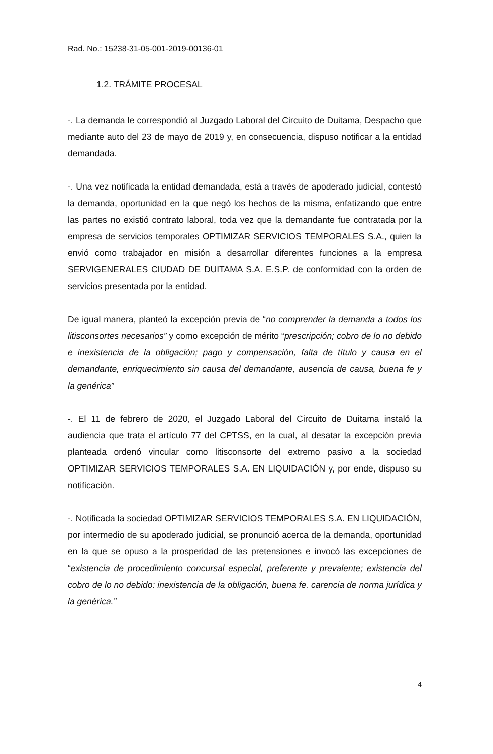Rad. No.: 15238-31-05-001-2019-00136-01
1.2. TRÁMITE PROCESAL
-. La demanda le correspondió al Juzgado Laboral del Circuito de Duitama, Despacho que mediante auto del 23 de mayo de 2019 y, en consecuencia, dispuso notificar a la entidad demandada.
-. Una vez notificada la entidad demandada, está a través de apoderado judicial, contestó la demanda, oportunidad en la que negó los hechos de la misma, enfatizando que entre las partes no existió contrato laboral, toda vez que la demandante fue contratada por la empresa de servicios temporales OPTIMIZAR SERVICIOS TEMPORALES S.A., quien la envió como trabajador en misión a desarrollar diferentes funciones a la empresa SERVIGENERALES CIUDAD DE DUITAMA S.A. E.S.P. de conformidad con la orden de servicios presentada por la entidad.
De igual manera, planteó la excepción previa de “no comprender la demanda a todos los litisconsortes necesarios” y como excepción de mérito “prescripción; cobro de lo no debido e inexistencia de la obligación; pago y compensación, falta de título y causa en el demandante, enriquecimiento sin causa del demandante, ausencia de causa, buena fe y la genérica”
-. El 11 de febrero de 2020, el Juzgado Laboral del Circuito de Duitama instaló la audiencia que trata el artículo 77 del CPTSS, en la cual, al desatar la excepción previa planteada ordenó vincular como litisconsorte del extremo pasivo a la sociedad OPTIMIZAR SERVICIOS TEMPORALES S.A. EN LIQUIDACIÓN y, por ende, dispuso su notificación.
-. Notificada la sociedad OPTIMIZAR SERVICIOS TEMPORALES S.A. EN LIQUIDACIÓN, por intermedio de su apoderado judicial, se pronunció acerca de la demanda, oportunidad en la que se opuso a la prosperidad de las pretensiones e invocó las excepciones de “existencia de procedimiento concursal especial, preferente y prevalente; existencia del cobro de lo no debido: inexistencia de la obligación, buena fe. carencia de norma jurídica y la genérica.”
4